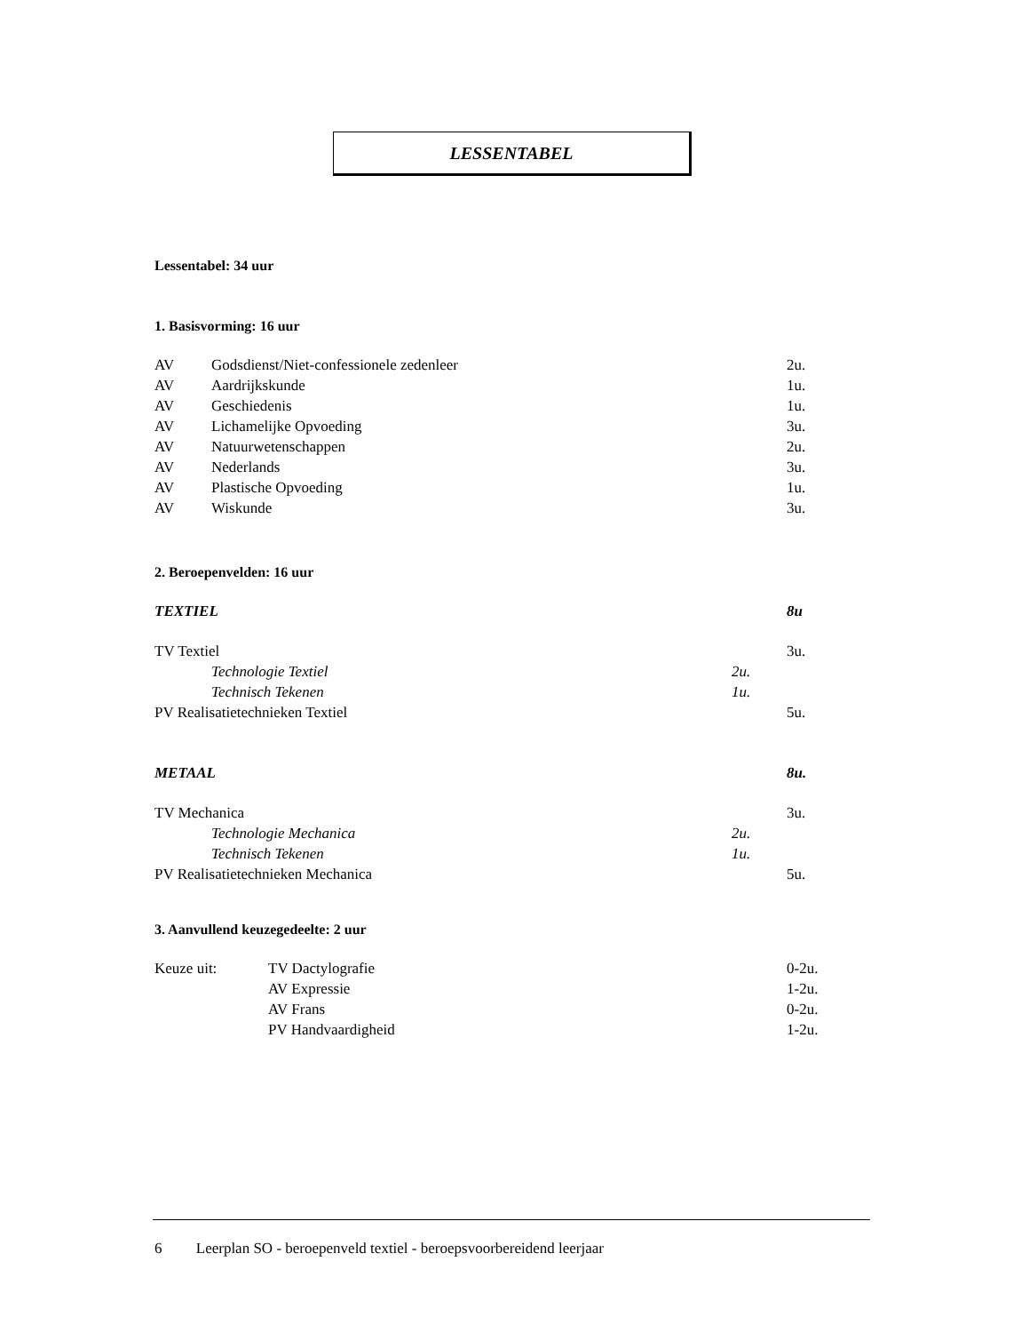LESSENTABEL
Lessentabel: 34 uur
1. Basisvorming: 16 uur
| AV | Godsdienst/Niet-confessionele zedenleer | 2u. |
| AV | Aardrijkskunde | 1u. |
| AV | Geschiedenis | 1u. |
| AV | Lichamelijke Opvoeding | 3u. |
| AV | Natuurwetenschappen | 2u. |
| AV | Nederlands | 3u. |
| AV | Plastische Opvoeding | 1u. |
| AV | Wiskunde | 3u. |
2. Beroepenvelden: 16 uur
| TEXTIEL | | 8u |
| TV Textiel | | 3u. |
| Technologie Textiel | 2u. | |
| Technisch Tekenen | 1u. | |
| PV Realisatietechnieken Textiel | | 5u. |
| METAAL | | 8u. |
| TV Mechanica | | 3u. |
| Technologie Mechanica | 2u. | |
| Technisch Tekenen | 1u. | |
| PV Realisatietechnieken Mechanica | | 5u. |
3. Aanvullend keuzegedeelte: 2 uur
| Keuze uit: | TV Dactylografie | 0-2u. |
| | AV Expressie | 1-2u. |
| | AV Frans | 0-2u. |
| | PV Handvaardigheid | 1-2u. |
6 Leerplan SO - beroepenveld textiel - beroepsvoorbereidend leerjaar